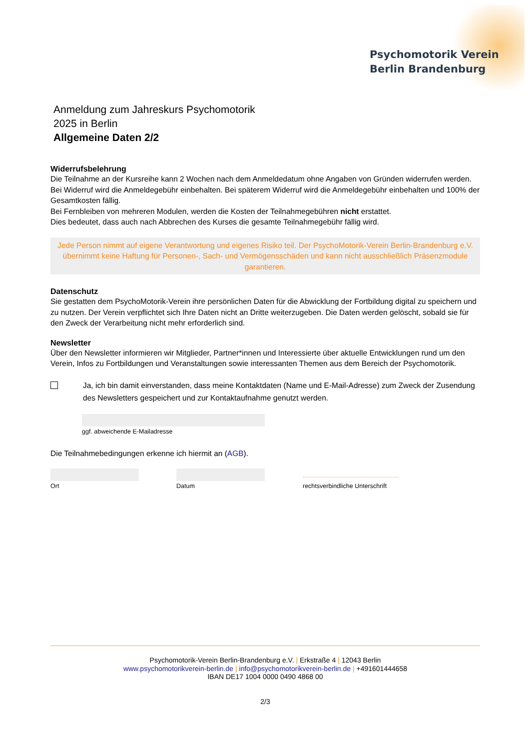Psychomotorik Verein
Berlin Brandenburg
Anmeldung zum Jahreskurs Psychomotorik
2025 in Berlin
Allgemeine Daten 2/2
Widerrufsbelehrung
Die Teilnahme an der Kursreihe kann 2 Wochen nach dem Anmeldedatum ohne Angaben von Gründen widerrufen werden. Bei Widerruf wird die Anmeldegebühr einbehalten. Bei späterem Widerruf wird die Anmeldegebühr einbehalten und 100% der Gesamtkosten fällig.
Bei Fernbleiben von mehreren Modulen, werden die Kosten der Teilnahmegebühren nicht erstattet.
Dies bedeutet, dass auch nach Abbrechen des Kurses die gesamte Teilnahmegebühr fällig wird.
Jede Person nimmt auf eigene Verantwortung und eigenes Risiko teil. Der PsychoMotorik-Verein Berlin-Brandenburg e.V. übernimmt keine Haftung für Personen-, Sach- und Vermögensschäden und kann nicht ausschließlich Präsenzmodule garantieren.
Datenschutz
Sie gestatten dem PsychoMotorik-Verein ihre persönlichen Daten für die Abwicklung der Fortbildung digital zu speichern und zu nutzen. Der Verein verpflichtet sich Ihre Daten nicht an Dritte weiterzugeben. Die Daten werden gelöscht, sobald sie für den Zweck der Verarbeitung nicht mehr erforderlich sind.
Newsletter
Über den Newsletter informieren wir Mitglieder, Partner*innen und Interessierte über aktuelle Entwicklungen rund um den Verein, Infos zu Fortbildungen und Veranstaltungen sowie interessanten Themen aus dem Bereich der Psychomotorik.
Ja, ich bin damit einverstanden, dass meine Kontaktdaten (Name und E-Mail-Adresse) zum Zweck der Zusendung des Newsletters gespeichert und zur Kontaktaufnahme genutzt werden.
ggf. abweichende E-Mailadresse
Die Teilnahmebedingungen erkenne ich hiermit an (AGB).
Ort Datum
..........................................................
rechtsverbindliche Unterschrift
Psychomotorik-Verein Berlin-Brandenburg e.V. | Erkstraße 4 | 12043 Berlin
www.psychomotorikverein-berlin.de | info@psychomotorikverein-berlin.de | +491601444658
IBAN DE17 1004 0000 0490 4868 00
2/3